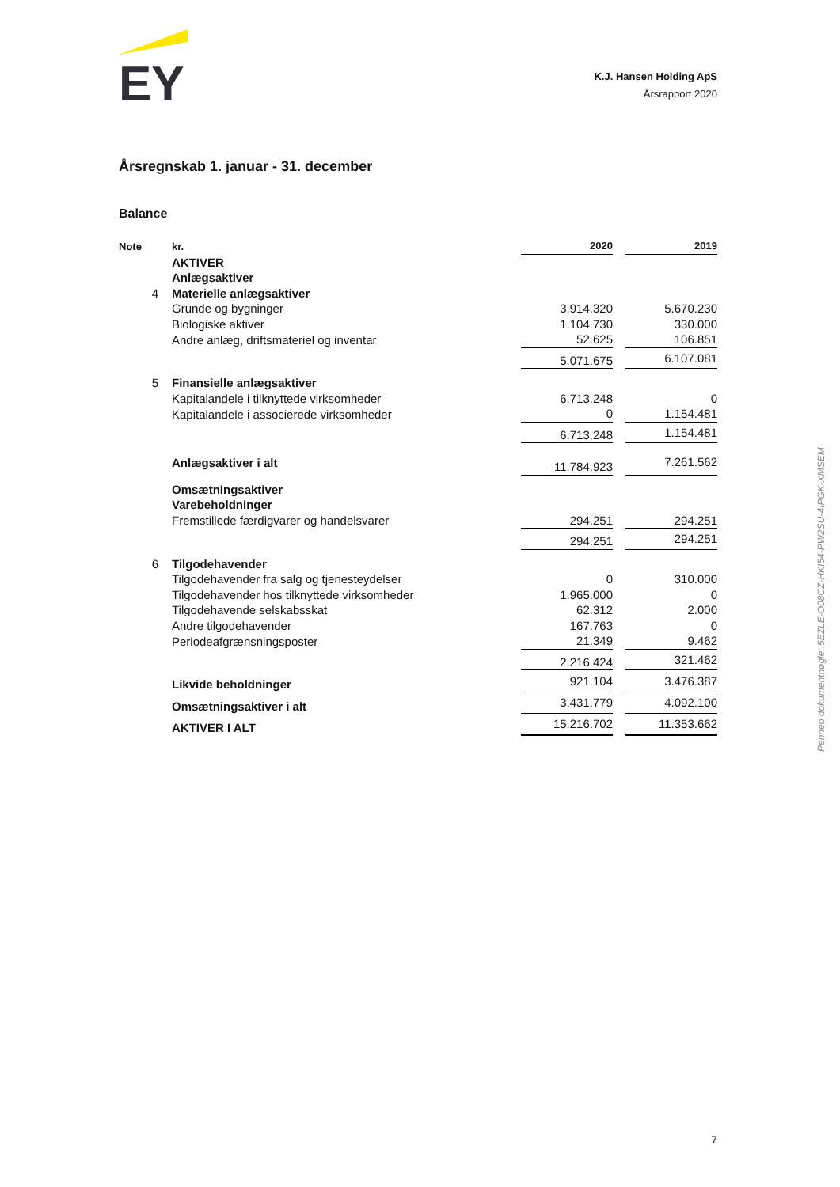EY
K.J. Hansen Holding ApS
Årsrapport 2020
Årsregnskab 1. januar - 31. december
Balance
| Note | kr. | 2020 | | 2019 |
| --- | --- | --- | --- | --- |
| | AKTIVER | | | |
| | Anlægsaktiver | | | |
| 4 | Materielle anlægsaktiver | | | |
| | Grunde og bygninger | 3.914.320 | | 5.670.230 |
| | Biologiske aktiver | 1.104.730 | | 330.000 |
| | Andre anlæg, driftsmateriel og inventar | 52.625 | | 106.851 |
| | | 5.071.675 | | 6.107.081 |
| 5 | Finansielle anlægsaktiver | | | |
| | Kapitalandele i tilknyttede virksomheder | 6.713.248 | | 0 |
| | Kapitalandele i associerede virksomheder | 0 | | 1.154.481 |
| | | 6.713.248 | | 1.154.481 |
| | Anlægsaktiver i alt | 11.784.923 | | 7.261.562 |
| | Omsætningsaktiver | | | |
| | Varebeholdninger | | | |
| | Fremstillede færdigvarer og handelsvarer | 294.251 | | 294.251 |
| | | 294.251 | | 294.251 |
| 6 | Tilgodehavender | | | |
| | Tilgodehavender fra salg og tjenesteydelser | 0 | | 310.000 |
| | Tilgodehavender hos tilknyttede virksomheder | 1.965.000 | | 0 |
| | Tilgodehavende selskabsskat | 62.312 | | 2.000 |
| | Andre tilgodehavender | 167.763 | | 0 |
| | Periodeafgrænsningsposter | 21.349 | | 9.462 |
| | | 2.216.424 | | 321.462 |
| | Likvide beholdninger | 921.104 | | 3.476.387 |
| | Omsætningsaktiver i alt | 3.431.779 | | 4.092.100 |
| | AKTIVER I ALT | 15.216.702 | | 11.353.662 |
Penneo dokumentnøgle: 5EZLE-O08CZ-HKI54-PW2SU-4IPGK-XMSEM
7